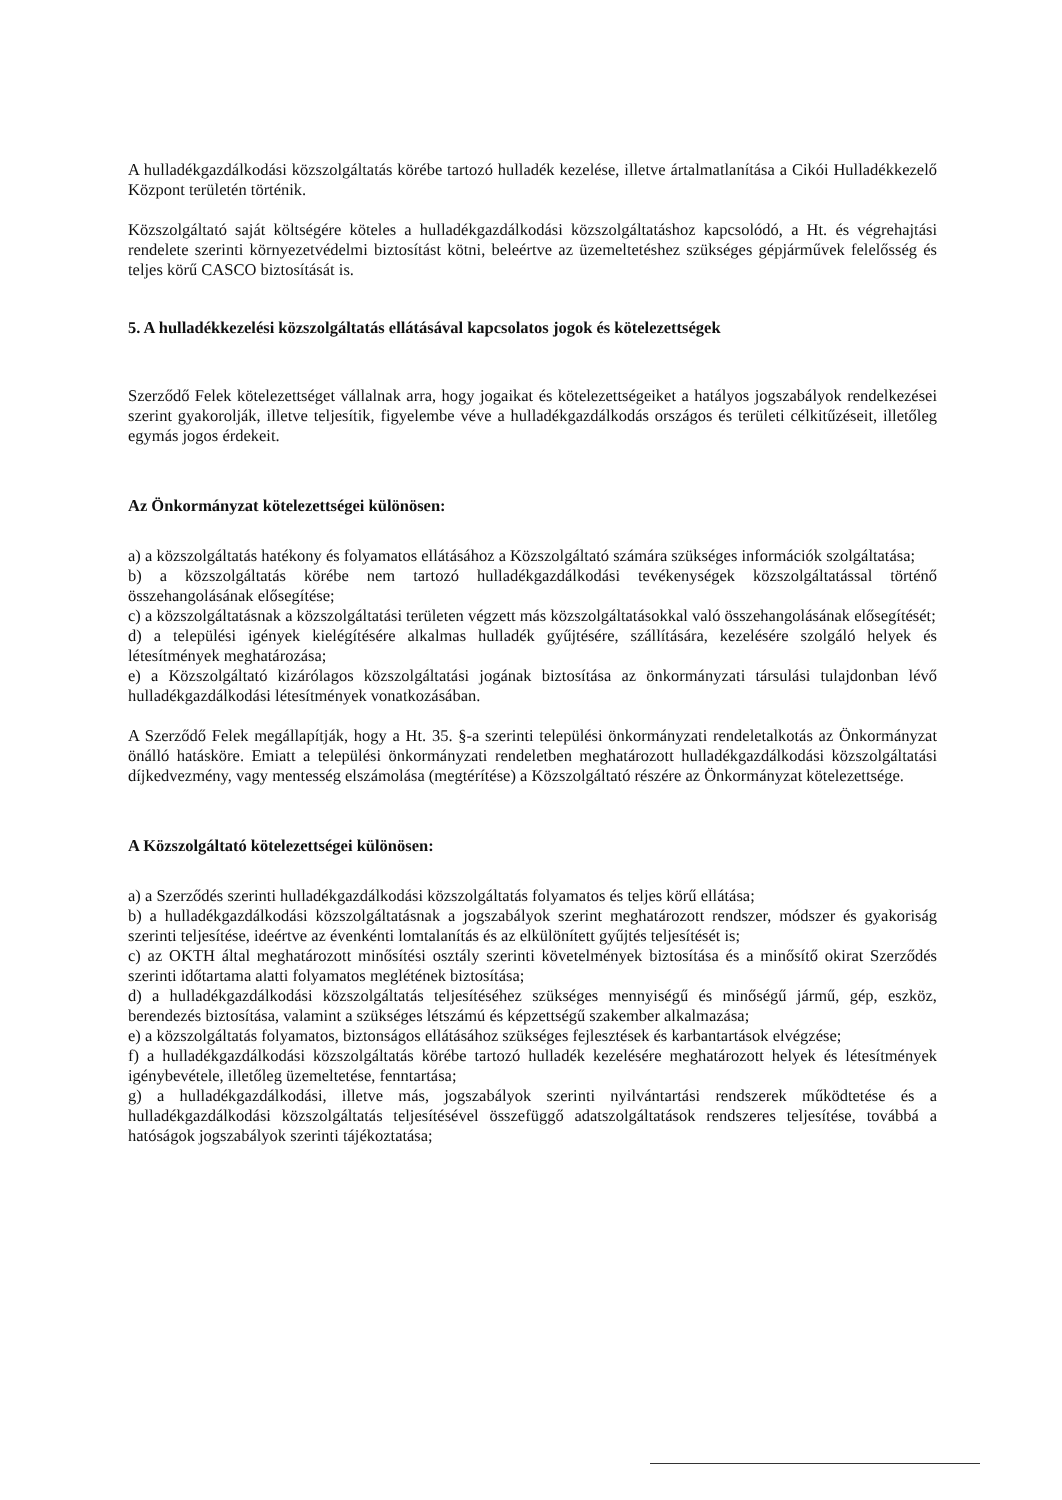A hulladékgazdálkodási közszolgáltatás körébe tartozó hulladék kezelése, illetve ártalmatlanítása a Cikói Hulladékkezelő Központ területén történik.
Közszolgáltató saját költségére köteles a hulladékgazdálkodási közszolgáltatáshoz kapcsolódó, a Ht. és végrehajtási rendelete szerinti környezetvédelmi biztosítást kötni, beleértve az üzemeltetéshez szükséges gépjárművek felelősség és teljes körű CASCO biztosítását is.
5. A hulladékkezelési közszolgáltatás ellátásával kapcsolatos jogok és kötelezettségek
Szerződő Felek kötelezettséget vállalnak arra, hogy jogaikat és kötelezettségeiket a hatályos jogszabályok rendelkezései szerint gyakorolják, illetve teljesítik, figyelembe véve a hulladékgazdálkodás országos és területi célkitűzéseit, illetőleg egymás jogos érdekeit.
Az Önkormányzat kötelezettségei különösen:
a) a közszolgáltatás hatékony és folyamatos ellátásához a Közszolgáltató számára szükséges információk szolgáltatása;
b) a közszolgáltatás körébe nem tartozó hulladékgazdálkodási tevékenységek közszolgáltatással történő összehangolásának elősegítése;
c) a közszolgáltatásnak a közszolgáltatási területen végzett más közszolgáltatásokkal való összehangolásának elősegítését;
d) a települési igények kielégítésére alkalmas hulladék gyűjtésére, szállítására, kezelésére szolgáló helyek és létesítmények meghatározása;
e) a Közszolgáltató kizárólagos közszolgáltatási jogának biztosítása az önkormányzati társulási tulajdonban lévő hulladékgazdálkodási létesítmények vonatkozásában.
A Szerződő Felek megállapítják, hogy a Ht. 35. §-a szerinti települési önkormányzati rendeletalkotás az Önkormányzat önálló hatásköre. Emiatt a települési önkormányzati rendeletben meghatározott hulladékgazdálkodási közszolgáltatási díjkedvezmény, vagy mentesség elszámolása (megtérítése) a Közszolgáltató részére az Önkormányzat kötelezettsége.
A Közszolgáltató kötelezettségei különösen:
a) a Szerződés szerinti hulladékgazdálkodási közszolgáltatás folyamatos és teljes körű ellátása;
b) a hulladékgazdálkodási közszolgáltatásnak a jogszabályok szerint meghatározott rendszer, módszer és gyakoriság szerinti teljesítése, ideértve az évenkénti lomtalanítás és az elkülönített gyűjtés teljesítését is;
c) az OKTH által meghatározott minősítési osztály szerinti követelmények biztosítása és a minősítő okirat Szerződés szerinti időtartama alatti folyamatos meglétének biztosítása;
d) a hulladékgazdálkodási közszolgáltatás teljesítéséhez szükséges mennyiségű és minőségű jármű, gép, eszköz, berendezés biztosítása, valamint a szükséges létszámú és képzettségű szakember alkalmazása;
e) a közszolgáltatás folyamatos, biztonságos ellátásához szükséges fejlesztések és karbantartások elvégzése;
f) a hulladékgazdálkodási közszolgáltatás körébe tartozó hulladék kezelésére meghatározott helyek és létesítmények igénybevétele, illetőleg üzemeltetése, fenntartása;
g) a hulladékgazdálkodási, illetve más, jogszabályok szerinti nyilvántartási rendszerek működtetése és a hulladékgazdálkodási közszolgáltatás teljesítésével összefüggő adatszolgáltatások rendszeres teljesítése, továbbá a hatóságok jogszabályok szerinti tájékoztatása;